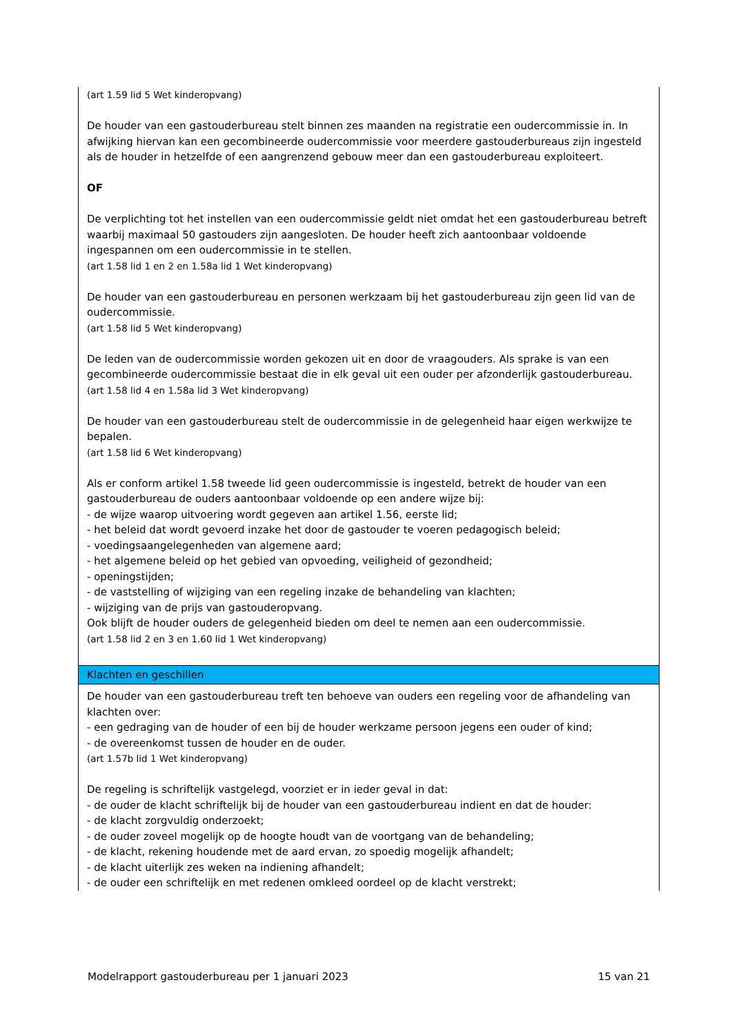| (art 1.59 lid 5 Wet kinderopvang) De houder van een gastouderbureau stelt binnen zes maanden na registratie een oudercommissie in. In afwijking hiervan kan een gecombineerde oudercommissie voor meerdere gastouderbureaus zijn ingesteld als de houder in hetzelfde of een aangrenzend gebouw meer dan een gastouderbureau exploiteert. OF De verplichting tot het instellen van een oudercommissie geldt niet omdat het een gastouderbureau betreft waarbij maximaal 50 gastouders zijn aangesloten. De houder heeft zich aantoonbaar voldoende ingespannen om een oudercommissie in te stellen. (art 1.58 lid 1 en 2 en 1.58a lid 1 Wet kinderopvang) De houder van een gastouderbureau en personen werkzaam bij het gastouderbureau zijn geen lid van de oudercommissie. (art 1.58 lid 5 Wet kinderopvang) De leden van de oudercommissie worden gekozen uit en door de vraagouders. Als sprake is van een gecombineerde oudercommissie bestaat die in elk geval uit een ouder per afzonderlijk gastouderbureau. (art 1.58 lid 4 en 1.58a lid 3 Wet kinderopvang) De houder van een gastouderbureau stelt de oudercommissie in de gelegenheid haar eigen werkwijze te bepalen. (art 1.58 lid 6 Wet kinderopvang) Als er conform artikel 1.58 tweede lid geen oudercommissie is ingesteld, betrekt de houder van een gastouderbureau de ouders aantoonbaar voldoende op een andere wijze bij: - de wijze waarop uitvoering wordt gegeven aan artikel 1.56, eerste lid; - het beleid dat wordt gevoerd inzake het door de gastouder te voeren pedagogisch beleid; - voedingsaangelegenheden van algemene aard; - het algemene beleid op het gebied van opvoeding, veiligheid of gezondheid; - openingstijden; - de vaststelling of wijziging van een regeling inzake de behandeling van klachten; - wijziging van de prijs van gastouderopvang. Ook blijft de houder ouders de gelegenheid bieden om deel te nemen aan een oudercommissie. (art 1.58 lid 2 en 3 en 1.60 lid 1 Wet kinderopvang) |
| Klachten en geschillen |
| De houder van een gastouderbureau treft ten behoeve van ouders een regeling voor de afhandeling van klachten over: - een gedraging van de houder of een bij de houder werkzame persoon jegens een ouder of kind; - de overeenkomst tussen de houder en de ouder. (art 1.57b lid 1 Wet kinderopvang) De regeling is schriftelijk vastgelegd, voorziet er in ieder geval in dat: - de ouder de klacht schriftelijk bij de houder van een gastouderbureau indient en dat de houder: - de klacht zorgvuldig onderzoekt; - de ouder zoveel mogelijk op de hoogte houdt van de voortgang van de behandeling; - de klacht, rekening houdende met de aard ervan, zo spoedig mogelijk afhandelt; - de klacht uiterlijk zes weken na indiening afhandelt; - de ouder een schriftelijk en met redenen omkleed oordeel op de klacht verstrekt; |
Modelrapport gastouderbureau per 1 januari 2023 15 van 21